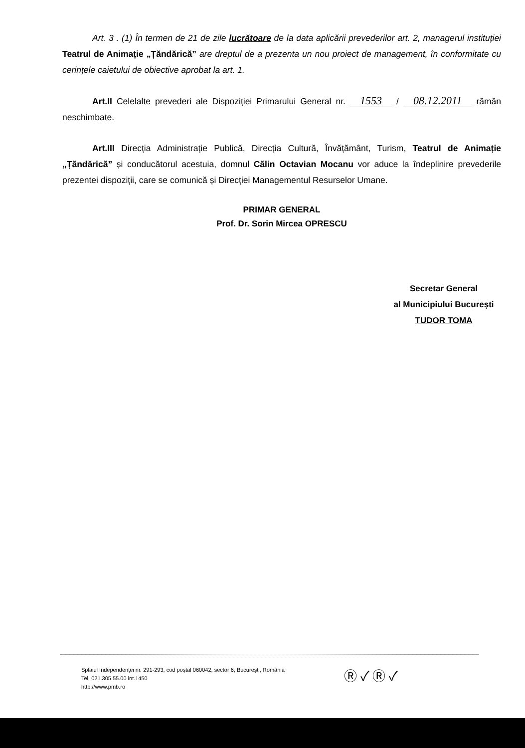Art. 3 . (1) În termen de 21 de zile lucrătoare de la data aplicării prevederilor art. 2, managerul instituției Teatrul de Animație „Țăndărică” are dreptul de a prezenta un nou proiect de management, în conformitate cu cerințele caietului de obiective aprobat la art. 1.
Art.II Celelalte prevederi ale Dispoziției Primarului General nr. 1553 / 08.12.2011 rămân neschimbate.
Art.III Direcția Administrație Publică, Direcția Cultură, Învățământ, Turism, Teatrul de Animație „Țăndărică” și conducătorul acestuia, domnul Călin Octavian Mocanu vor aduce la îndeplinire prevederile prezentei dispoziții, care se comunică și Direcției Managementul Resurselor Umane.
PRIMAR GENERAL
Prof. Dr. Sorin Mircea OPRESCU
Secretar General
al Municipiului București
TUDOR TOMA
Splaiul Independenței nr. 291-293, cod poștal 060042, sector 6, București, România
Tel: 021.305.55.00 int.1450
http://www.pmb.ro
Ⓡ ✓ Ⓡ ✓